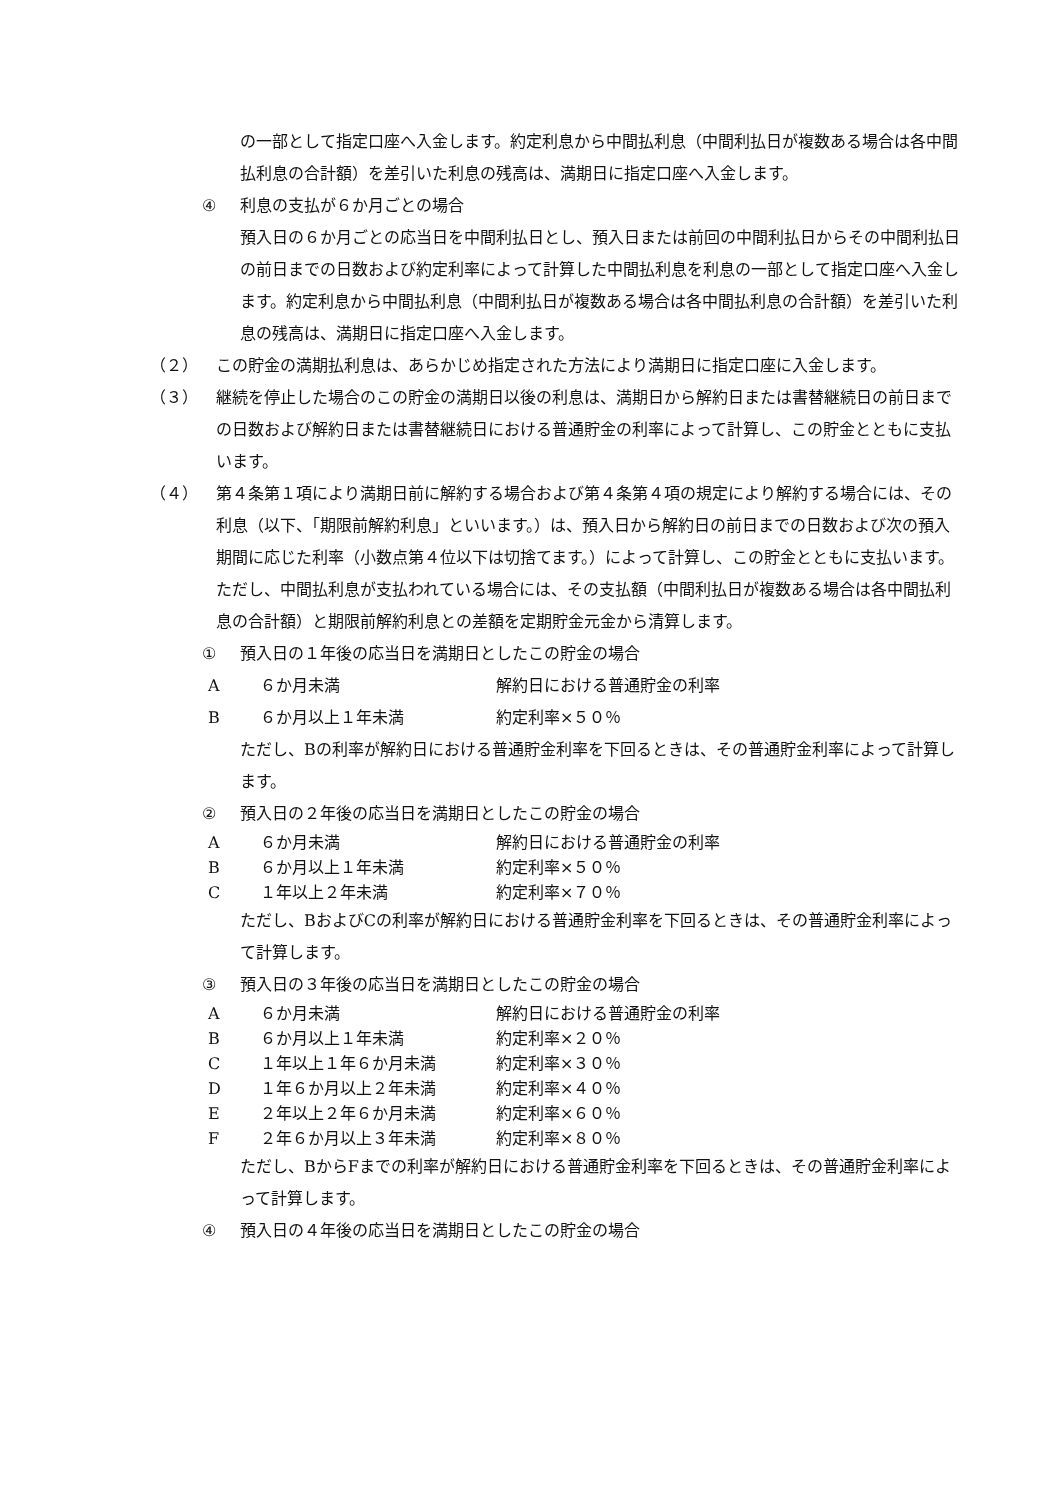の一部として指定口座へ入金します。約定利息から中間払利息（中間利払日が複数ある場合は各中間払利息の合計額）を差引いた利息の残高は、満期日に指定口座へ入金します。
④ 利息の支払が６か月ごとの場合
預入日の６か月ごとの応当日を中間利払日とし、預入日または前回の中間利払日からその中間利払日の前日までの日数および約定利率によって計算した中間払利息を利息の一部として指定口座へ入金します。約定利息から中間払利息（中間利払日が複数ある場合は各中間払利息の合計額）を差引いた利息の残高は、満期日に指定口座へ入金します。
（２） この貯金の満期払利息は、あらかじめ指定された方法により満期日に指定口座に入金します。
（３） 継続を停止した場合のこの貯金の満期日以後の利息は、満期日から解約日または書替継続日の前日までの日数および解約日または書替継続日における普通貯金の利率によって計算し、この貯金とともに支払います。
（４） 第４条第１項により満期日前に解約する場合および第４条第４項の規定により解約する場合には、その利息（以下、「期限前解約利息」といいます。）は、預入日から解約日の前日までの日数および次の預入期間に応じた利率（小数点第４位以下は切捨てます。）によって計算し、この貯金とともに支払います。ただし、中間払利息が支払われている場合には、その支払額（中間利払日が複数ある場合は各中間払利息の合計額）と期限前解約利息との差額を定期貯金元金から清算します。
① 預入日の１年後の応当日を満期日としたこの貯金の場合
| A | ６か月未満 | 解約日における普通貯金の利率 |
| B | ６か月以上１年未満 | 約定利率×５０％ |
ただし、Bの利率が解約日における普通貯金利率を下回るときは、その普通貯金利率によって計算します。
② 預入日の２年後の応当日を満期日としたこの貯金の場合
| A | ６か月未満 | 解約日における普通貯金の利率 |
| B | ６か月以上１年未満 | 約定利率×５０％ |
| C | １年以上２年未満 | 約定利率×７０％ |
ただし、BおよびCの利率が解約日における普通貯金利率を下回るときは、その普通貯金利率によって計算します。
③ 預入日の３年後の応当日を満期日としたこの貯金の場合
| A | ６か月未満 | 解約日における普通貯金の利率 |
| B | ６か月以上１年未満 | 約定利率×２０％ |
| C | １年以上１年６か月未満 | 約定利率×３０％ |
| D | １年６か月以上２年未満 | 約定利率×４０％ |
| E | ２年以上２年６か月未満 | 約定利率×６０％ |
| F | ２年６か月以上３年未満 | 約定利率×８０％ |
ただし、BからFまでの利率が解約日における普通貯金利率を下回るときは、その普通貯金利率によって計算します。
④ 預入日の４年後の応当日を満期日としたこの貯金の場合